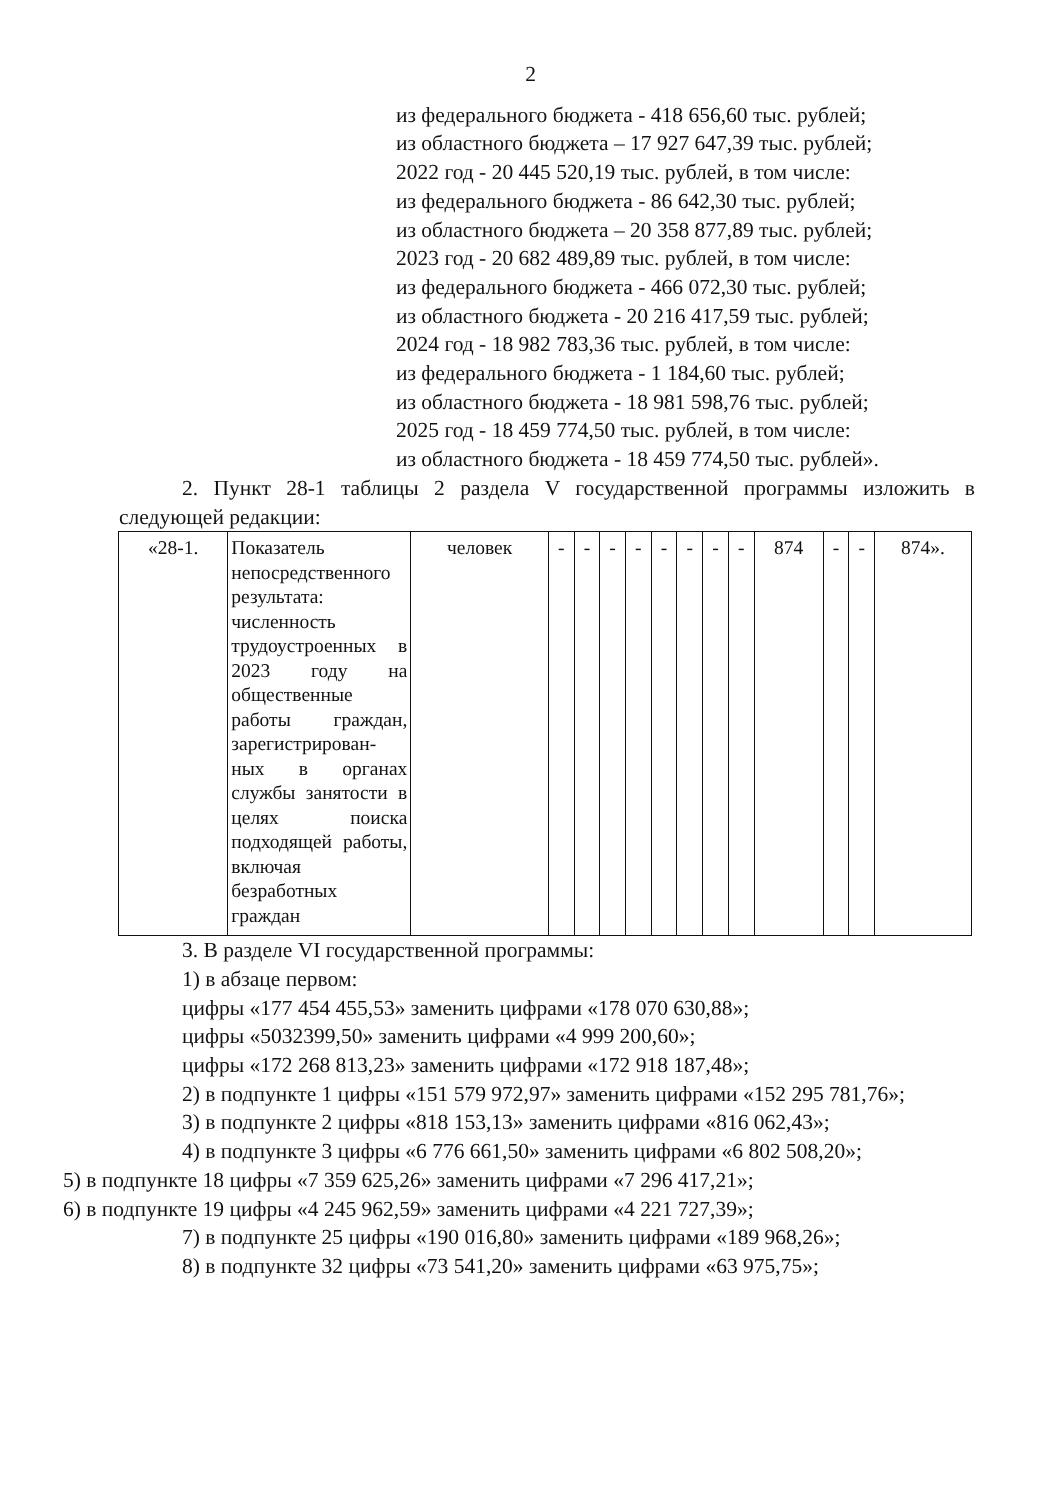2
из федерального бюджета - 418 656,60 тыс. рублей;
из областного бюджета – 17 927 647,39 тыс. рублей;
2022 год - 20 445 520,19 тыс. рублей, в том числе:
из федерального бюджета - 86 642,30 тыс. рублей;
из областного бюджета – 20 358 877,89 тыс. рублей;
2023 год - 20 682 489,89 тыс. рублей, в том числе:
из федерального бюджета - 466 072,30 тыс. рублей;
из областного бюджета - 20 216 417,59 тыс. рублей;
2024 год - 18 982 783,36 тыс. рублей, в том числе:
из федерального бюджета - 1 184,60 тыс. рублей;
из областного бюджета - 18 981 598,76 тыс. рублей;
2025 год - 18 459 774,50 тыс. рублей, в том числе:
из областного бюджета - 18 459 774,50 тыс. рублей».
2. Пункт 28-1 таблицы 2 раздела V государственной программы изложить в следующей редакции:
| «28-1. | Показатель непосредственного результата: численность трудоустроенных в 2023 году на общественные работы граждан, зарегистрирован-ных в органах службы занятости в целях поиска подходящей работы, включая безработных граждан | человек | - | - | - | - | - | - | - | - | 874 | - | - | 874». |
3. В разделе VI государственной программы:
1) в абзаце первом:
цифры «177 454 455,53» заменить цифрами «178 070 630,88»;
цифры «5032399,50» заменить цифрами «4 999 200,60»;
цифры «172 268 813,23» заменить цифрами «172 918 187,48»;
2) в подпункте 1 цифры «151 579 972,97» заменить цифрами «152 295 781,76»;
3) в подпункте 2 цифры «818 153,13» заменить цифрами «816 062,43»;
4) в подпункте 3 цифры «6 776 661,50» заменить цифрами «6 802 508,20»;
5) в подпункте 18 цифры «7 359 625,26» заменить цифрами «7 296 417,21»;
6) в подпункте 19 цифры «4 245 962,59» заменить цифрами «4 221 727,39»;
7) в подпункте 25 цифры «190 016,80» заменить цифрами «189 968,26»;
8) в подпункте 32 цифры «73 541,20» заменить цифрами «63 975,75»;